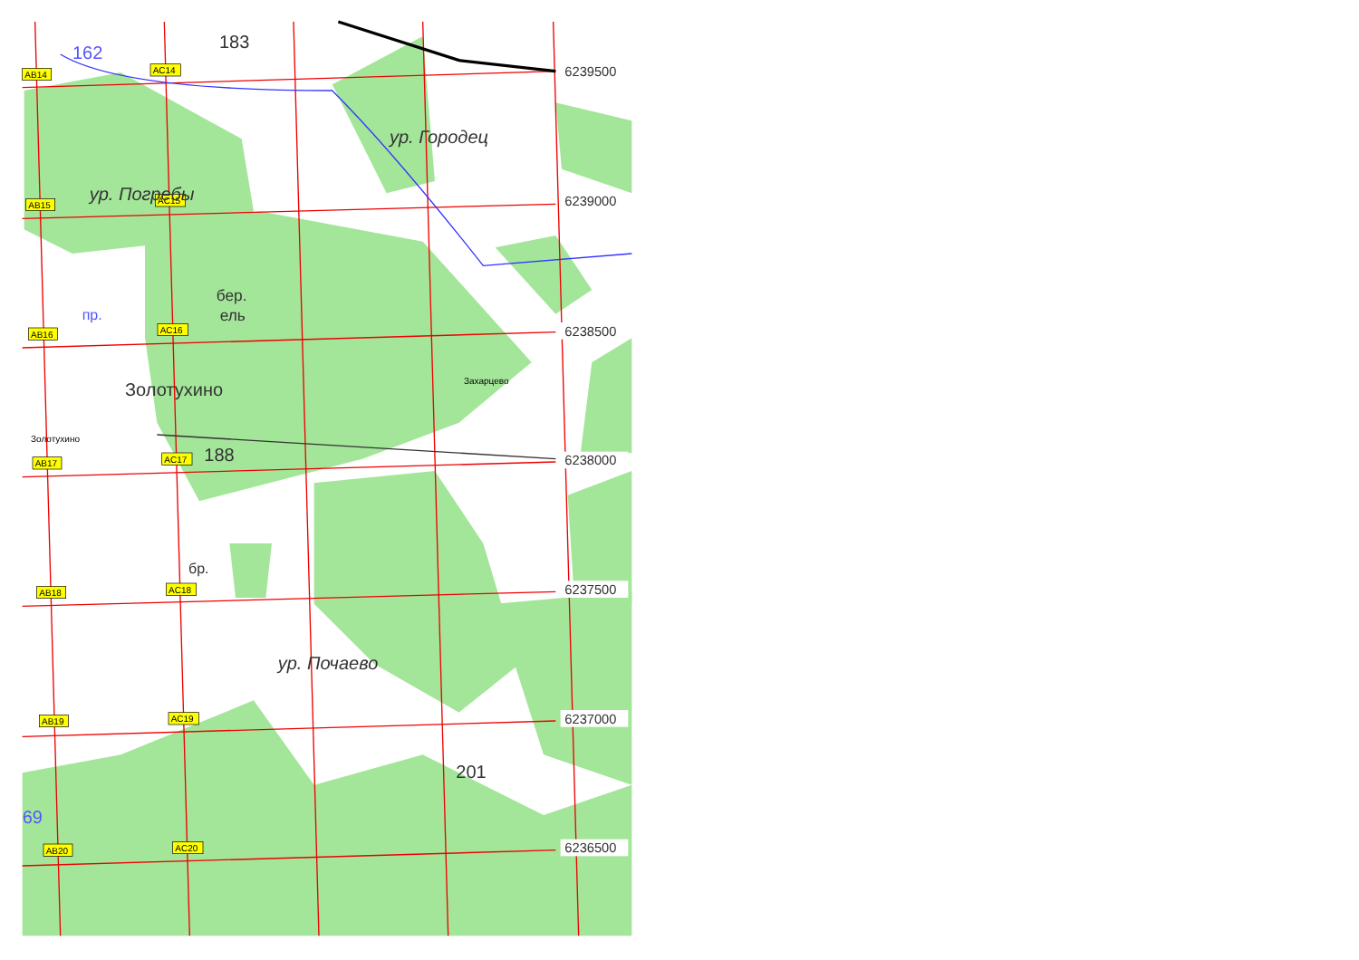AB14
AC14
AB15
AC15
AB16
AC16
AB17
AC17
AB18
AC18
AB19
AC19
AB20
AC20
6239500
6239000
6238500
6238000
6237500
6237000
6236500
183
162
ур. Городец
ур. Погребы
бер.
ель
пр.
Захарцево
Золотухино
Золотухино
188
бр.
ур. Почаево
201
69